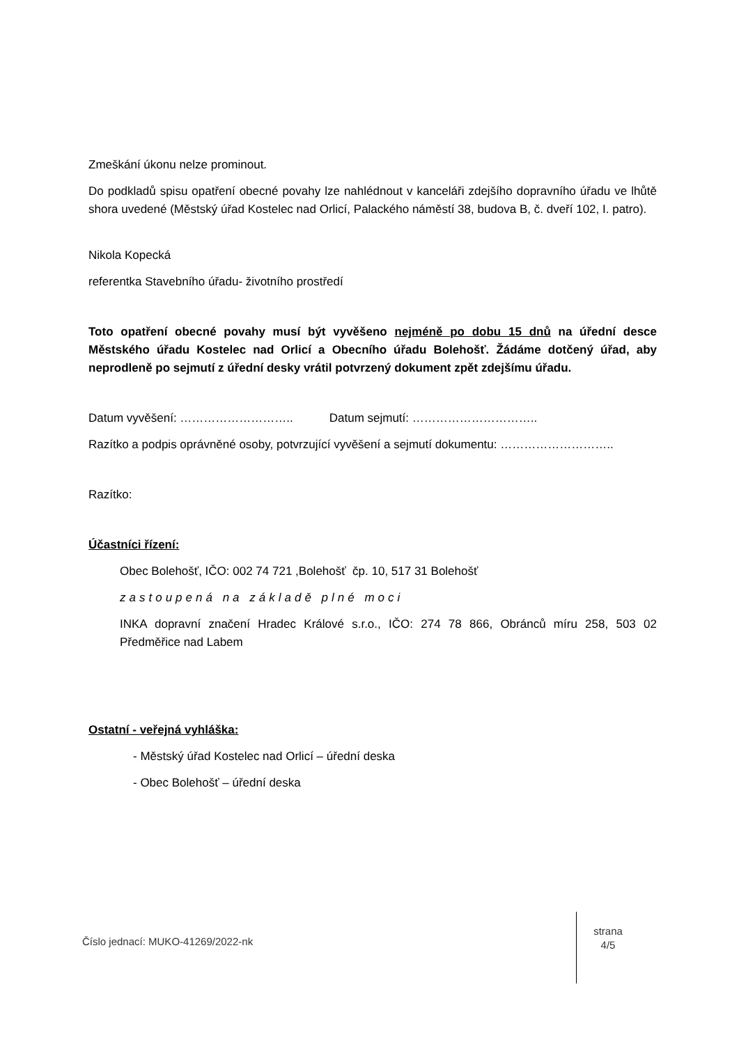Zmeškání úkonu nelze prominout.
Do podkladů spisu opatření obecné povahy lze nahlédnout v kanceláři zdejšího dopravního úřadu ve lhůtě shora uvedené (Městský úřad Kostelec nad Orlicí, Palackého náměstí 38, budova B, č. dveří 102, I. patro).
Nikola Kopecká
referentka Stavebního úřadu- životního prostředí
Toto opatření obecné povahy musí být vyvěšeno nejméně po dobu 15 dnů na úřední desce Městského úřadu Kostelec nad Orlicí a Obecního úřadu Bolehošť. Žádáme dotčený úřad, aby neprodleně po sejmutí z úřední desky vrátil potvrzený dokument zpět zdejšímu úřadu.
Datum vyvěšení: ……………………….. Datum sejmutí: …………………………..
Razítko a podpis oprávněné osoby, potvrzující vyvěšení a sejmutí dokumentu: ………………………..
Razítko:
Účastníci řízení:
Obec Bolehošť, IČO: 002 74 721 ,Bolehošť čp. 10, 517 31 Bolehošť
zastoupená na základě plné moci
INKA dopravní značení Hradec Králové s.r.o., IČO: 274 78 866, Obránců míru 258, 503 02 Předměřice nad Labem
Ostatní - veřejná vyhláška:
- Městský úřad Kostelec nad Orlicí – úřední deska
- Obec Bolehošť – úřední deska
Číslo jednací: MUKO-41269/2022-nk
strana
4/5